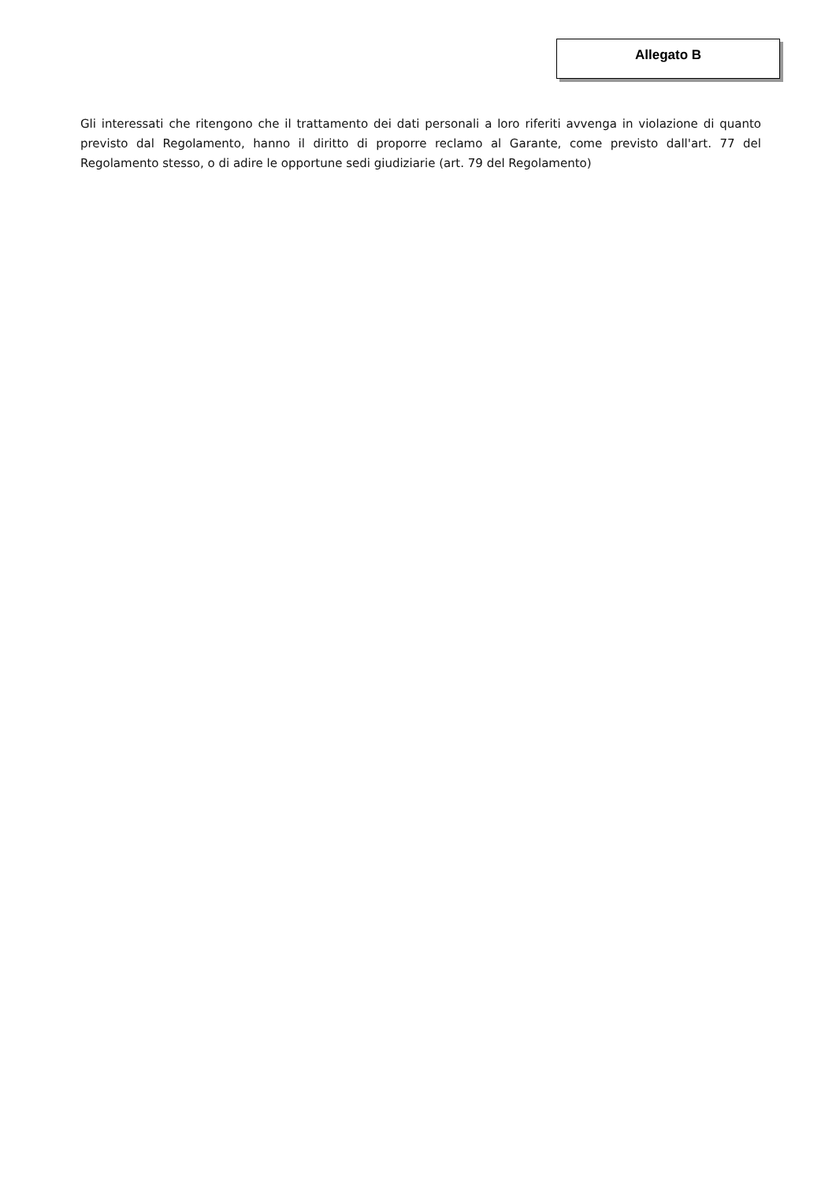Allegato B
Gli interessati che ritengono che il trattamento dei dati personali a loro riferiti avvenga in violazione di quanto previsto dal Regolamento, hanno il diritto di proporre reclamo al Garante, come previsto dall'art. 77 del Regolamento stesso, o di adire le opportune sedi giudiziarie (art. 79 del Regolamento)